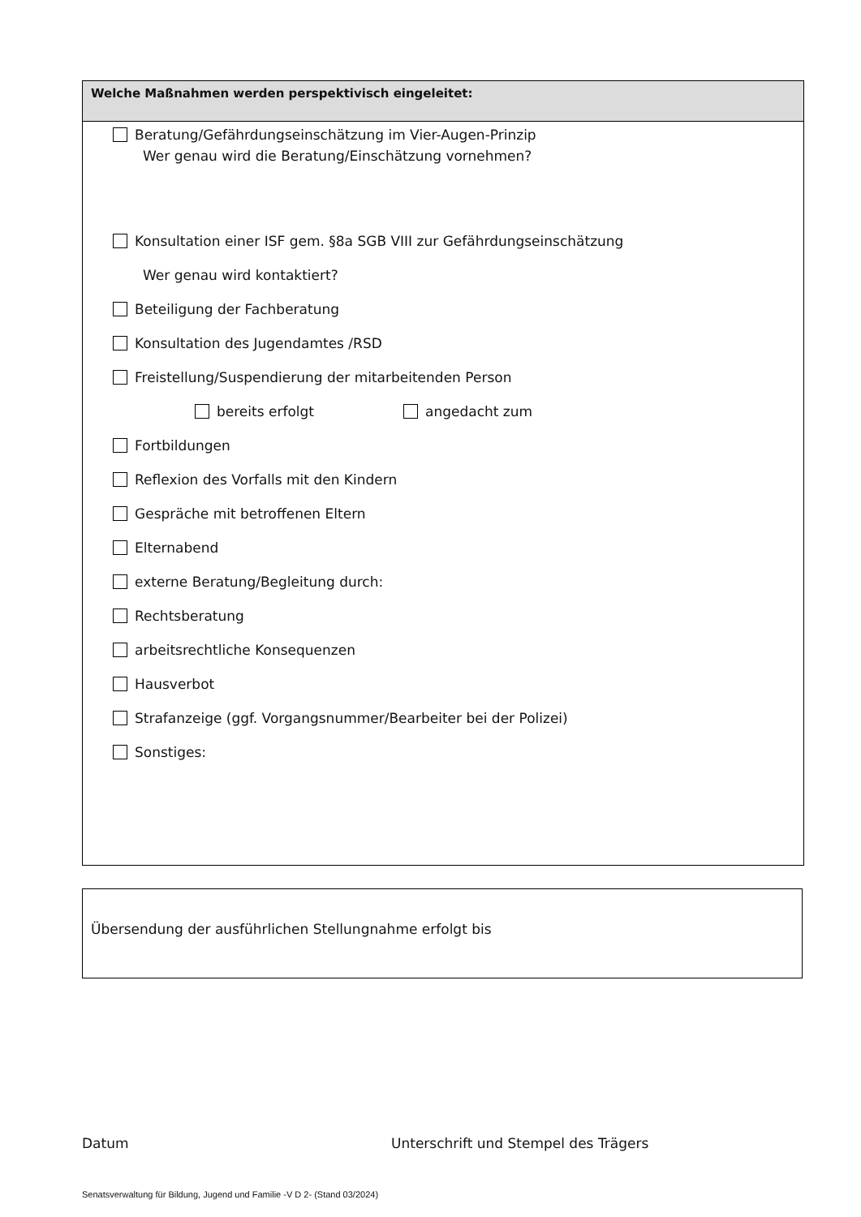Welche Maßnahmen werden perspektivisch eingeleitet:
Beratung/Gefährdungseinschätzung im Vier-Augen-Prinzip
Wer genau wird die Beratung/Einschätzung vornehmen?
Konsultation einer ISF gem. §8a SGB VIII zur Gefährdungseinschätzung
Wer genau wird kontaktiert?
Beteiligung der Fachberatung
Konsultation des Jugendamtes /RSD
Freistellung/Suspendierung der mitarbeitenden Person
bereits erfolgt angedacht zum
Fortbildungen
Reflexion des Vorfalls mit den Kindern
Gespräche mit betroffenen Eltern
Elternabend
externe Beratung/Begleitung durch:
Rechtsberatung
arbeitsrechtliche Konsequenzen
Hausverbot
Strafanzeige (ggf. Vorgangsnummer/Bearbeiter bei der Polizei)
Sonstiges:
Übersendung der ausführlichen Stellungnahme erfolgt bis
Datum
Unterschrift und Stempel des Trägers
Senatsverwaltung für Bildung, Jugend und Familie -V D 2- (Stand 03/2024)